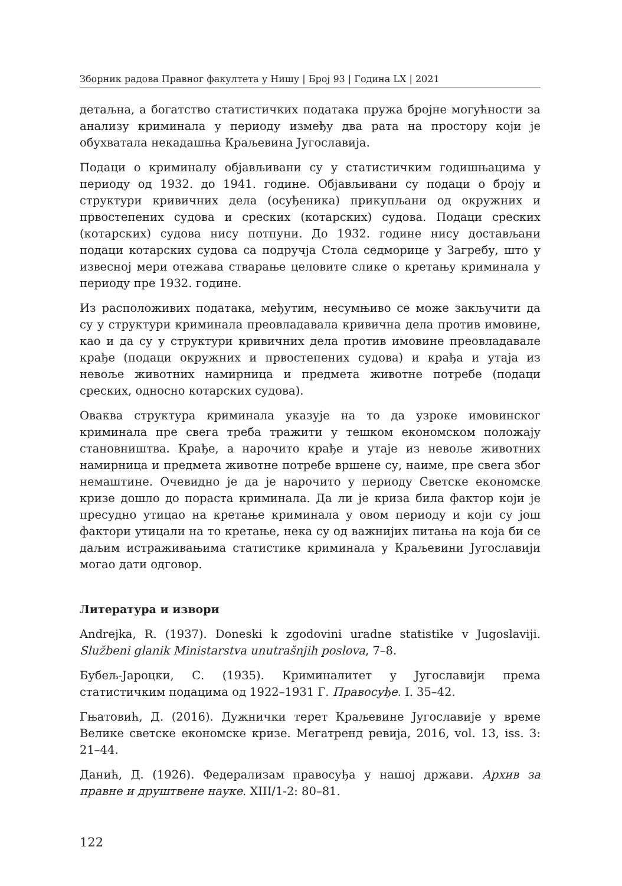Зборник радова Правног факултета у Нишу | Број 93 | Година LX | 2021
детаљна, а богатство статистичких података пружа бројне могућности за анализу криминала у периоду између два рата на простору који је обухватала некадашња Краљевина Југославија.
Подаци о криминалу објављивани су у статистичким годишњацима у периоду од 1932. до 1941. године. Објављивани су подаци о броју и структури кривичних дела (осуђеника) прикупљани од окружних и првостепених судова и среских (котарских) судова. Подаци среских (котарских) судова нису потпуни. До 1932. године нису достављани подаци котарских судова са подручја Стола седморице у Загребу, што у извесној мери отежава стварање целовите слике о кретању криминала у периоду пре 1932. године.
Из расположивих података, међутим, несумњиво се може закључити да су у структури криминала преовладавала кривична дела против имовине, као и да су у структури кривичних дела против имовине преовладавале крађе (подаци окружних и првостепених судова) и крађа и утаја из невоље животних намирница и предмета животне потребе (подаци среских, односно котарских судова).
Оваква структура криминала указује на то да узроке имовинског криминала пре свега треба тражити у тешком економском положају становништва. Крађе, а нарочито крађе и утаје из невоље животних намирница и предмета животне потребе вршене су, наиме, пре свега због немаштине. Очевидно је да је нарочито у периоду Светске економске кризе дошло до пораста криминала. Да ли је криза била фактор који је пресудно утицао на кретање криминала у овом периоду и који су још фактори утицали на то кретање, нека су од важнијих питања на која би се даљим истраживањима статистике криминала у Краљевини Југославији могао дати одговор.
Литература и извори
Andrejka, R. (1937). Doneski k zgodovini uradne statistike v Jugoslaviji. Službeni glanik Ministarstva unutrašnjih poslova, 7–8.
Бубељ-Јароцки, С. (1935). Криминалитет у Југославији према статистичким подацима од 1922–1931 Г. Правосуђе. I. 35–42.
Гњатовић, Д. (2016). Дужнички терет Краљевине Југославије у време Велике светске економске кризе. Мегатренд ревија, 2016, vol. 13, iss. 3: 21–44.
Данић, Д. (1926). Федерализам правосуђа у нашој држави. Архив за правне и друштвене науке. XIII/1-2: 80–81.
122